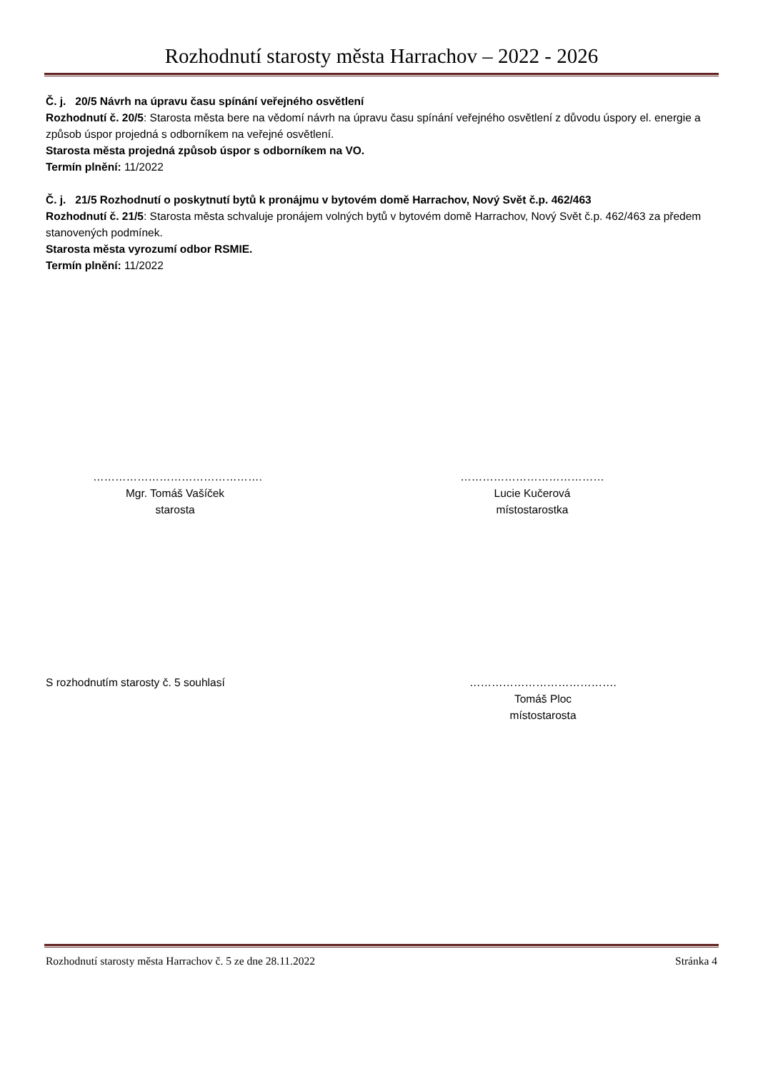Rozhodnutí starosty města Harrachov – 2022 - 2026
Č. j. 20/5 Návrh na úpravu času spínání veřejného osvětlení
Rozhodnutí č. 20/5: Starosta města bere na vědomí návrh na úpravu času spínání veřejného osvětlení z důvodu úspory el. energie a způsob úspor projedná s odborníkem na veřejné osvětlení.
Starosta města projedná způsob úspor s odborníkem na VO.
Termín plnění: 11/2022
Č. j. 21/5 Rozhodnutí o poskytnutí bytů k pronájmu v bytovém domě Harrachov, Nový Svět č.p. 462/463
Rozhodnutí č. 21/5: Starosta města schvaluje pronájem volných bytů v bytovém domě Harrachov, Nový Svět č.p. 462/463 za předem stanovených podmínek.
Starosta města vyrozumí odbor RSMIE.
Termín plnění: 11/2022
……………………………………….
Mgr. Tomáš Vašíček
starosta
…………………………………
Lucie Kučerová
místostarostka
S rozhodnutím starosty č. 5 souhlasí
………………………………….
Tomáš Ploc
místostarosta
Rozhodnutí starosty města Harrachov č. 5 ze dne 28.11.2022 Stránka 4